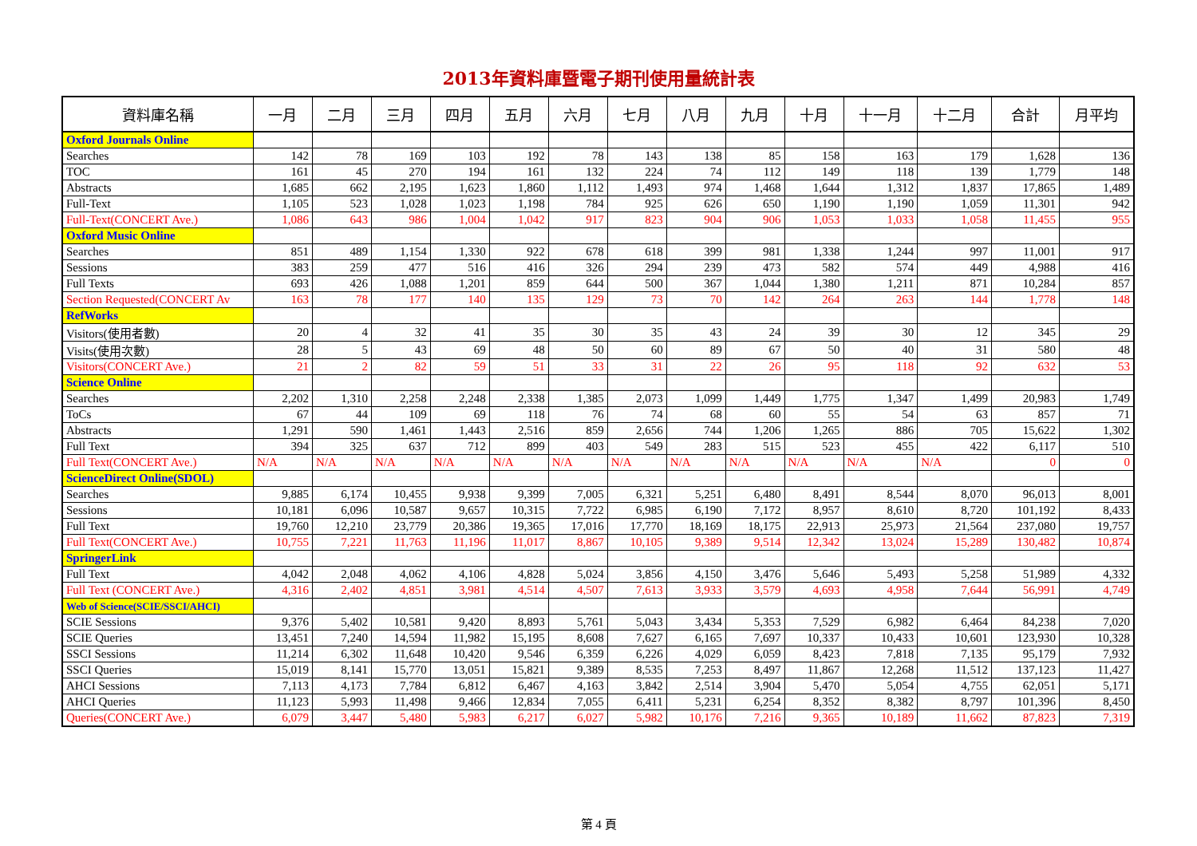2013年資料庫暨電子期刊使用量統計表
| 資料庫名稱 | 一月 | 二月 | 三月 | 四月 | 五月 | 六月 | 七月 | 八月 | 九月 | 十月 | 十一月 | 十二月 | 合計 | 月平均 |
| --- | --- | --- | --- | --- | --- | --- | --- | --- | --- | --- | --- | --- | --- | --- |
| Oxford Journals Online | | | | | | | | | | | | | | |
| Searches | 142 | 78 | 169 | 103 | 192 | 78 | 143 | 138 | 85 | 158 | 163 | 179 | 1,628 | 136 |
| TOC | 161 | 45 | 270 | 194 | 161 | 132 | 224 | 74 | 112 | 149 | 118 | 139 | 1,779 | 148 |
| Abstracts | 1,685 | 662 | 2,195 | 1,623 | 1,860 | 1,112 | 1,493 | 974 | 1,468 | 1,644 | 1,312 | 1,837 | 17,865 | 1,489 |
| Full-Text | 1,105 | 523 | 1,028 | 1,023 | 1,198 | 784 | 925 | 626 | 650 | 1,190 | 1,190 | 1,059 | 11,301 | 942 |
| Full-Text(CONCERT Ave.) | 1,086 | 643 | 986 | 1,004 | 1,042 | 917 | 823 | 904 | 906 | 1,053 | 1,033 | 1,058 | 11,455 | 955 |
| Oxford Music Online | | | | | | | | | | | | | | |
| Searches | 851 | 489 | 1,154 | 1,330 | 922 | 678 | 618 | 399 | 981 | 1,338 | 1,244 | 997 | 11,001 | 917 |
| Sessions | 383 | 259 | 477 | 516 | 416 | 326 | 294 | 239 | 473 | 582 | 574 | 449 | 4,988 | 416 |
| Full Texts | 693 | 426 | 1,088 | 1,201 | 859 | 644 | 500 | 367 | 1,044 | 1,380 | 1,211 | 871 | 10,284 | 857 |
| Section Requested(CONCERT Av | 163 | 78 | 177 | 140 | 135 | 129 | 73 | 70 | 142 | 264 | 263 | 144 | 1,778 | 148 |
| RefWorks | | | | | | | | | | | | | | |
| Visitors(使用者數) | 20 | 4 | 32 | 41 | 35 | 30 | 35 | 43 | 24 | 39 | 30 | 12 | 345 | 29 |
| Visits(使用次數) | 28 | 5 | 43 | 69 | 48 | 50 | 60 | 89 | 67 | 50 | 40 | 31 | 580 | 48 |
| Visitors(CONCERT Ave.) | 21 | 2 | 82 | 59 | 51 | 33 | 31 | 22 | 26 | 95 | 118 | 92 | 632 | 53 |
| Science Online | | | | | | | | | | | | | | |
| Searches | 2,202 | 1,310 | 2,258 | 2,248 | 2,338 | 1,385 | 2,073 | 1,099 | 1,449 | 1,775 | 1,347 | 1,499 | 20,983 | 1,749 |
| ToCs | 67 | 44 | 109 | 69 | 118 | 76 | 74 | 68 | 60 | 55 | 54 | 63 | 857 | 71 |
| Abstracts | 1,291 | 590 | 1,461 | 1,443 | 2,516 | 859 | 2,656 | 744 | 1,206 | 1,265 | 886 | 705 | 15,622 | 1,302 |
| Full Text | 394 | 325 | 637 | 712 | 899 | 403 | 549 | 283 | 515 | 523 | 455 | 422 | 6,117 | 510 |
| Full Text(CONCERT Ave.) | N/A | N/A | N/A | N/A | N/A | N/A | N/A | N/A | N/A | N/A | N/A | N/A | 0 | 0 |
| ScienceDirect Online(SDOL) | | | | | | | | | | | | | | |
| Searches | 9,885 | 6,174 | 10,455 | 9,938 | 9,399 | 7,005 | 6,321 | 5,251 | 6,480 | 8,491 | 8,544 | 8,070 | 96,013 | 8,001 |
| Sessions | 10,181 | 6,096 | 10,587 | 9,657 | 10,315 | 7,722 | 6,985 | 6,190 | 7,172 | 8,957 | 8,610 | 8,720 | 101,192 | 8,433 |
| Full Text | 19,760 | 12,210 | 23,779 | 20,386 | 19,365 | 17,016 | 17,770 | 18,169 | 18,175 | 22,913 | 25,973 | 21,564 | 237,080 | 19,757 |
| Full Text(CONCERT Ave.) | 10,755 | 7,221 | 11,763 | 11,196 | 11,017 | 8,867 | 10,105 | 9,389 | 9,514 | 12,342 | 13,024 | 15,289 | 130,482 | 10,874 |
| SpringerLink | | | | | | | | | | | | | | |
| Full Text | 4,042 | 2,048 | 4,062 | 4,106 | 4,828 | 5,024 | 3,856 | 4,150 | 3,476 | 5,646 | 5,493 | 5,258 | 51,989 | 4,332 |
| Full Text (CONCERT Ave.) | 4,316 | 2,402 | 4,851 | 3,981 | 4,514 | 4,507 | 7,613 | 3,933 | 3,579 | 4,693 | 4,958 | 7,644 | 56,991 | 4,749 |
| Web of Science(SCIE/SSCI/AHCI) | | | | | | | | | | | | | | |
| SCIE Sessions | 9,376 | 5,402 | 10,581 | 9,420 | 8,893 | 5,761 | 5,043 | 3,434 | 5,353 | 7,529 | 6,982 | 6,464 | 84,238 | 7,020 |
| SCIE Queries | 13,451 | 7,240 | 14,594 | 11,982 | 15,195 | 8,608 | 7,627 | 6,165 | 7,697 | 10,337 | 10,433 | 10,601 | 123,930 | 10,328 |
| SSCI Sessions | 11,214 | 6,302 | 11,648 | 10,420 | 9,546 | 6,359 | 6,226 | 4,029 | 6,059 | 8,423 | 7,818 | 7,135 | 95,179 | 7,932 |
| SSCI Queries | 15,019 | 8,141 | 15,770 | 13,051 | 15,821 | 9,389 | 8,535 | 7,253 | 8,497 | 11,867 | 12,268 | 11,512 | 137,123 | 11,427 |
| AHCI Sessions | 7,113 | 4,173 | 7,784 | 6,812 | 6,467 | 4,163 | 3,842 | 2,514 | 3,904 | 5,470 | 5,054 | 4,755 | 62,051 | 5,171 |
| AHCI Queries | 11,123 | 5,993 | 11,498 | 9,466 | 12,834 | 7,055 | 6,411 | 5,231 | 6,254 | 8,352 | 8,382 | 8,797 | 101,396 | 8,450 |
| Queries(CONCERT Ave.) | 6,079 | 3,447 | 5,480 | 5,983 | 6,217 | 6,027 | 5,982 | 10,176 | 7,216 | 9,365 | 10,189 | 11,662 | 87,823 | 7,319 |
第 4 頁